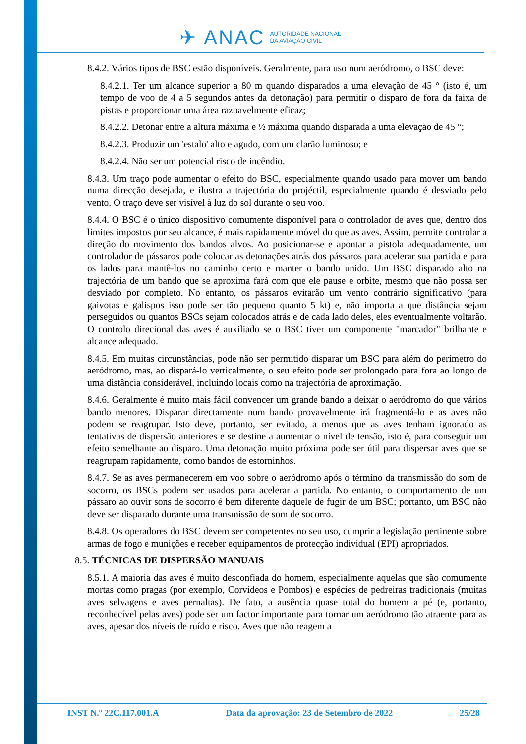✈ ANAC AUTORIDADE NACIONAL
DA AVIAÇÃO CIVIL
8.4.2. Vários tipos de BSC estão disponíveis. Geralmente, para uso num aeródromo, o BSC deve:
8.4.2.1. Ter um alcance superior a 80 m quando disparados a uma elevação de 45 ° (isto é, um tempo de voo de 4 a 5 segundos antes da detonação) para permitir o disparo de fora da faixa de pistas e proporcionar uma área razoavelmente eficaz;
8.4.2.2. Detonar entre a altura máxima e ½ máxima quando disparada a uma elevação de 45 °;
8.4.2.3. Produzir um 'estalo' alto e agudo, com um clarão luminoso; e
8.4.2.4. Não ser um potencial risco de incêndio.
8.4.3. Um traço pode aumentar o efeito do BSC, especialmente quando usado para mover um bando numa direcção desejada, e ilustra a trajectória do projéctil, especialmente quando é desviado pelo vento. O traço deve ser visível à luz do sol durante o seu voo.
8.4.4. O BSC é o único dispositivo comumente disponível para o controlador de aves que, dentro dos limites impostos por seu alcance, é mais rapidamente móvel do que as aves. Assim, permite controlar a direção do movimento dos bandos alvos. Ao posicionar-se e apontar a pistola adequadamente, um controlador de pássaros pode colocar as detonações atrás dos pássaros para acelerar sua partida e para os lados para mantê-los no caminho certo e manter o bando unido. Um BSC disparado alto na trajectória de um bando que se aproxima fará com que ele pause e orbite, mesmo que não possa ser desviado por completo. No entanto, os pássaros evitarão um vento contrário significativo (para gaivotas e galispos isso pode ser tão pequeno quanto 5 kt) e, não importa a que distância sejam perseguidos ou quantos BSCs sejam colocados atrás e de cada lado deles, eles eventualmente voltarão. O controlo direcional das aves é auxiliado se o BSC tiver um componente "marcador" brilhante e alcance adequado.
8.4.5. Em muitas circunstâncias, pode não ser permitido disparar um BSC para além do perímetro do aeródromo, mas, ao dispará-lo verticalmente, o seu efeito pode ser prolongado para fora ao longo de uma distância considerável, incluindo locais como na trajectória de aproximação.
8.4.6. Geralmente é muito mais fácil convencer um grande bando a deixar o aeródromo do que vários bando menores. Disparar directamente num bando provavelmente irá fragmentá-lo e as aves não podem se reagrupar. Isto deve, portanto, ser evitado, a menos que as aves tenham ignorado as tentativas de dispersão anteriores e se destine a aumentar o nível de tensão, isto é, para conseguir um efeito semelhante ao disparo. Uma detonação muito próxima pode ser útil para dispersar aves que se reagrupam rapidamente, como bandos de estorninhos.
8.4.7. Se as aves permanecerem em voo sobre o aeródromo após o término da transmissão do som de socorro, os BSCs podem ser usados para acelerar a partida. No entanto, o comportamento de um pássaro ao ouvir sons de socorro é bem diferente daquele de fugir de um BSC; portanto, um BSC não deve ser disparado durante uma transmissão de som de socorro.
8.4.8. Os operadores do BSC devem ser competentes no seu uso, cumprir a legislação pertinente sobre armas de fogo e munições e receber equipamentos de protecção individual (EPI) apropriados.
8.5. TÉCNICAS DE DISPERSÃO MANUAIS
8.5.1. A maioria das aves é muito desconfiada do homem, especialmente aquelas que são comumente mortas como pragas (por exemplo, Corvídeos e Pombos) e espécies de pedreiras tradicionais (muitas aves selvagens e aves pernaltas). De fato, a ausência quase total do homem a pé (e, portanto, reconhecível pelas aves) pode ser um factor importante para tornar um aeródromo tão atraente para as aves, apesar dos níveis de ruído e risco. Aves que não reagem a
INST N.º 22C.117.001.A Data da aprovação: 23 de Setembro de 2022 25/28